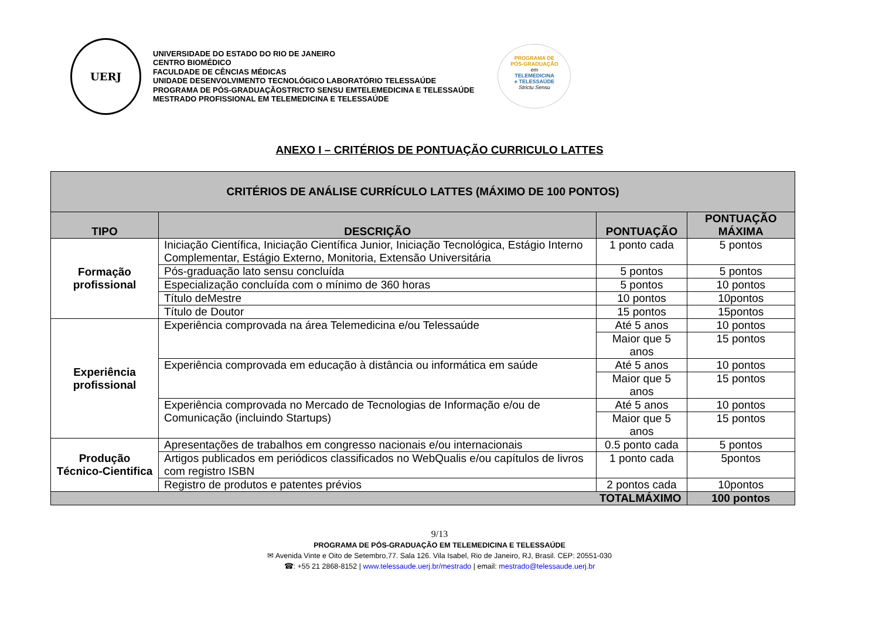UERJ
UNIVERSIDADE DO ESTADO DO RIO DE JANEIRO
CENTRO BIOMÉDICO
FACULDADE DE CÊNCIAS MÉDICAS
UNIDADE DESENVOLVIMENTO TECNOLÓGICO LABORATÓRIO TELESSAÚDE
PROGRAMA DE PÓS-GRADUAÇÃOSTRICTO SENSU EMTELEMEDICINA E TELESSAÚDE
MESTRADO PROFISSIONAL EM TELEMEDICINA E TELESSAÚDE
PROGRAMA DE
PÓS-GRADUAÇÃO
em
TELEMEDICINA
e TELESSAÚDE
Strictu Sensu
ANEXO I – CRITÉRIOS DE PONTUAÇÃO CURRICULO LATTES
| CRITÉRIOS DE ANÁLISE CURRÍCULO LATTES (MÁXIMO DE 100 PONTOS) | | | |
| --- | --- | --- | --- |
| TIPO | DESCRIÇÃO | PONTUAÇÃO | PONTUAÇÃO MÁXIMA |
| Formação profissional | Iniciação Científica, Iniciação Científica Junior, Iniciação Tecnológica, Estágio Interno Complementar, Estágio Externo, Monitoria, Extensão Universitária | 1 ponto cada | 5 pontos |
| | Pós-graduação lato sensu concluída | 5 pontos | 5 pontos |
| | Especialização concluída com o mínimo de 360 horas | 5 pontos | 10 pontos |
| | Título deMestre | 10 pontos | 10pontos |
| | Título de Doutor | 15 pontos | 15pontos |
| Experiência profissional | Experiência comprovada na área Telemedicina e/ou Telessaúde | Até 5 anos | 10 pontos |
| | | Maior que 5 anos | 15 pontos |
| | Experiência comprovada em educação à distância ou informática em saúde | Até 5 anos | 10 pontos |
| | | Maior que 5 anos | 15 pontos |
| | Experiência comprovada no Mercado de Tecnologias de Informação e/ou de Comunicação (incluindo Startups) | Até 5 anos | 10 pontos |
| | | Maior que 5 anos | 15 pontos |
| Produção Técnico-Cientifica | Apresentações de trabalhos em congresso nacionais e/ou internacionais | 0.5 ponto cada | 5 pontos |
| | Artigos publicados em periódicos classificados no WebQualis e/ou capítulos de livros com registro ISBN | 1 ponto cada | 5pontos |
| | Registro de produtos e patentes prévios | 2 pontos cada | 10pontos |
| TOTALMÁXIMO | | | 100 pontos |
9/13
PROGRAMA DE PÓS-GRADUAÇÃO EM TELEMEDICINA E TELESSAÚDE
✉ Avenida Vinte e Oito de Setembro,77. Sala 126. Vila Isabel, Rio de Janeiro, RJ, Brasil. CEP: 20551-030
☎: +55 21 2868-8152 | www.telessaude.uerj.br/mestrado | email: mestrado@telessaude.uerj.br